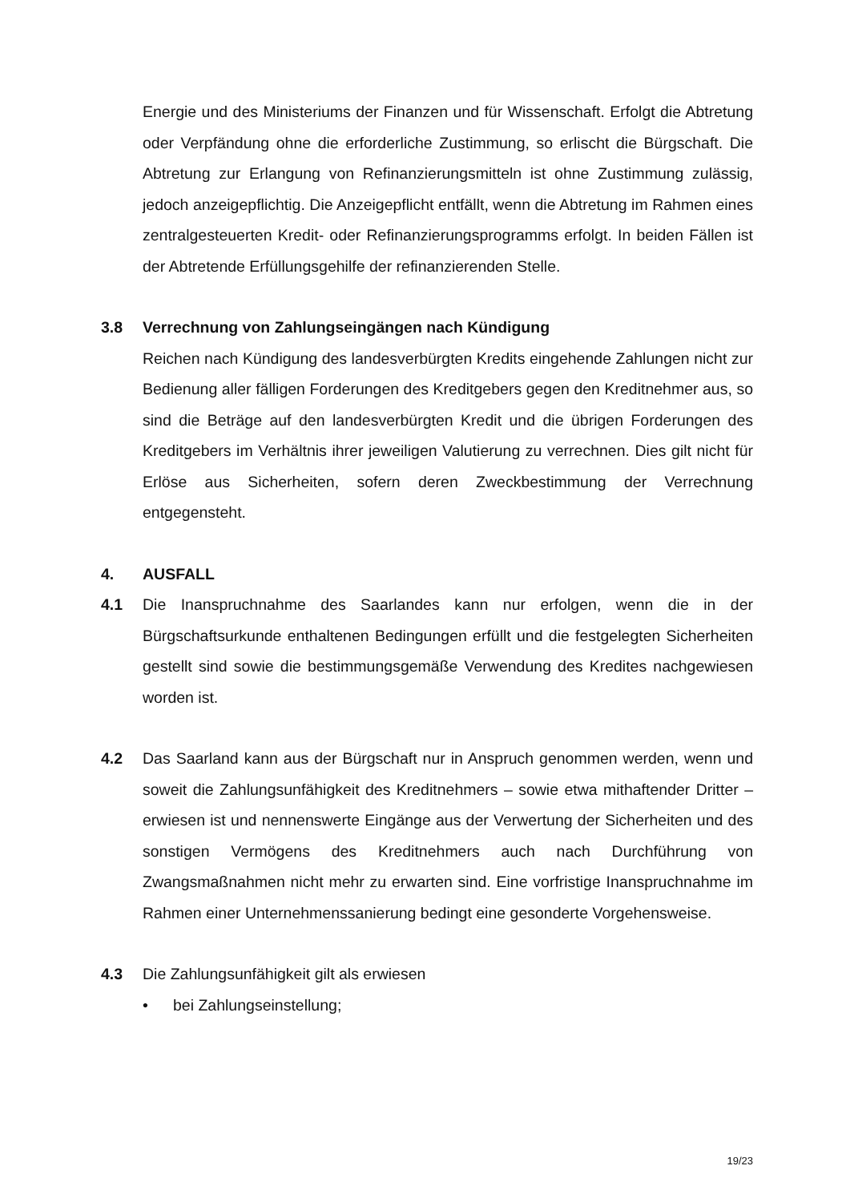Energie und des Ministeriums der Finanzen und für Wissenschaft. Erfolgt die Abtretung oder Verpfändung ohne die erforderliche Zustimmung, so erlischt die Bürgschaft. Die Abtretung zur Erlangung von Refinanzierungsmitteln ist ohne Zustimmung zulässig, jedoch anzeigepflichtig. Die Anzeigepflicht entfällt, wenn die Abtretung im Rahmen eines zentralgesteuerten Kredit- oder Refinanzierungsprogramms erfolgt. In beiden Fällen ist der Abtretende Erfüllungsgehilfe der refinanzierenden Stelle.
3.8 Verrechnung von Zahlungseingängen nach Kündigung
Reichen nach Kündigung des landesverbürgten Kredits eingehende Zahlungen nicht zur Bedienung aller fälligen Forderungen des Kreditgebers gegen den Kreditnehmer aus, so sind die Beträge auf den landesverbürgten Kredit und die übrigen Forderungen des Kreditgebers im Verhältnis ihrer jeweiligen Valutierung zu verrechnen. Dies gilt nicht für Erlöse aus Sicherheiten, sofern deren Zweckbestimmung der Verrechnung entgegensteht.
4. AUSFALL
4.1 Die Inanspruchnahme des Saarlandes kann nur erfolgen, wenn die in der Bürgschaftsurkunde enthaltenen Bedingungen erfüllt und die festgelegten Sicherheiten gestellt sind sowie die bestimmungsgemäße Verwendung des Kredites nachgewiesen worden ist.
4.2 Das Saarland kann aus der Bürgschaft nur in Anspruch genommen werden, wenn und soweit die Zahlungsunfähigkeit des Kreditnehmers – sowie etwa mithaftender Dritter – erwiesen ist und nennenswerte Eingänge aus der Verwertung der Sicherheiten und des sonstigen Vermögens des Kreditnehmers auch nach Durchführung von Zwangsmaßnahmen nicht mehr zu erwarten sind. Eine vorfristige Inanspruchnahme im Rahmen einer Unternehmenssanierung bedingt eine gesonderte Vorgehensweise.
4.3 Die Zahlungsunfähigkeit gilt als erwiesen
• bei Zahlungseinstellung;
19/23